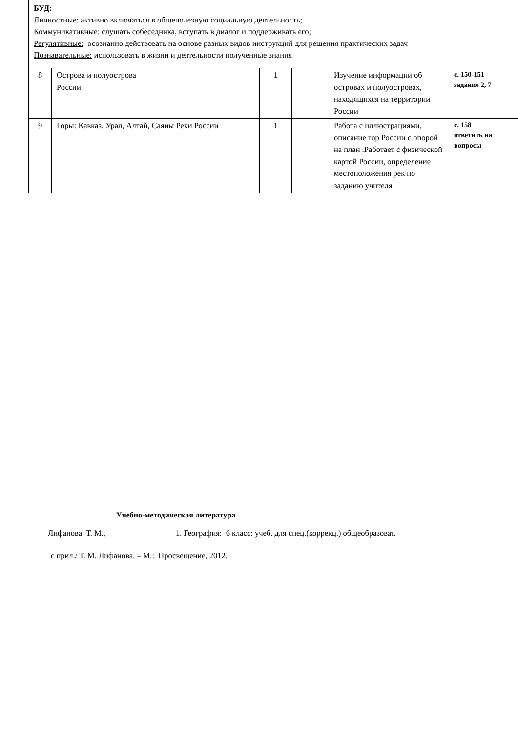БУД:
Личностные: активно включаться в общеполезную социальную деятельность;
Коммуникативные: слушать собеседника, вступать в диалог и поддерживать его;
Регулятивные: осознанно действовать на основе разных видов инструкций для решения практических задач
Познавательные: использовать в жизни и деятельности полученные знания
| 8 | Острова и полуострова России | 1 | | Изучение информации об островах и полуостровах, находящихся на территории России | с. 150-151 задание 2, 7 |
| 9 | Горы: Кавказ, Урал, Алтай, Саяны Реки России | 1 | | Работа с иллюстрациями, описание гор России с опорой на план .Работает с физической картой России, определение местоположения рек по заданию учителя | с. 158 ответить на вопросы |
Учебно-методическая литература
Лифанова Т. М., 1. География: 6 класс: учеб. для спец.(коррекц.) общеобразоват.
с прил./ Т. М. Лифанова. – М.: Просвещение, 2012.